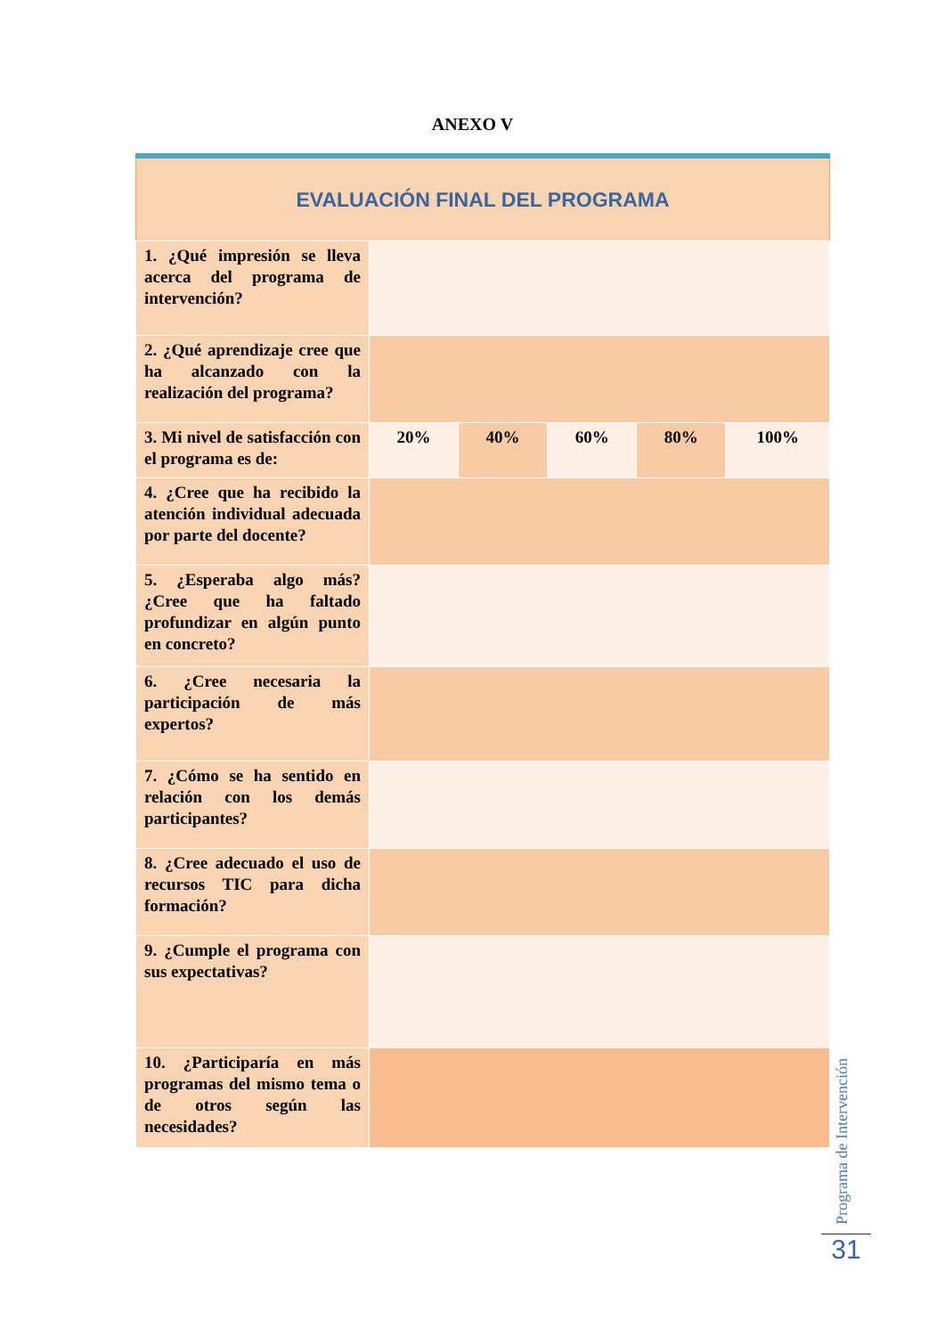ANEXO V
| EVALUACIÓN FINAL DEL PROGRAMA | | | | | |
| --- | --- | --- | --- | --- | --- |
| 1. ¿Qué impresión se lleva acerca del programa de intervención? | | | | | |
| 2. ¿Qué aprendizaje cree que ha alcanzado con la realización del programa? | | | | | |
| 3. Mi nivel de satisfacción con el programa es de: | 20% | 40% | 60% | 80% | 100% |
| 4. ¿Cree que ha recibido la atención individual adecuada por parte del docente? | | | | | |
| 5. ¿Esperaba algo más? ¿Cree que ha faltado profundizar en algún punto en concreto? | | | | | |
| 6. ¿Cree necesaria la participación de más expertos? | | | | | |
| 7. ¿Cómo se ha sentido en relación con los demás participantes? | | | | | |
| 8. ¿Cree adecuado el uso de recursos TIC para dicha formación? | | | | | |
| 9. ¿Cumple el programa con sus expectativas? | | | | | |
| 10. ¿Participaría en más programas del mismo tema o de otros según las necesidades? | | | | | |
Programa de Intervención
31